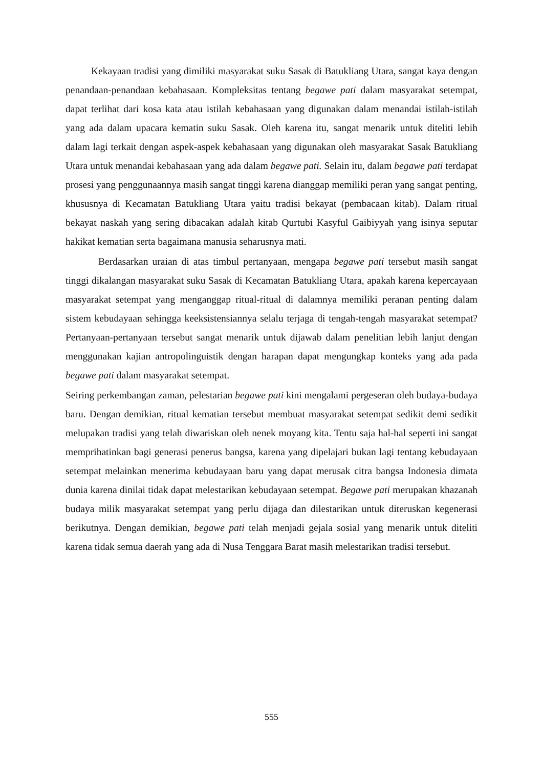Kekayaan tradisi yang dimiliki masyarakat suku Sasak di Batukliang Utara, sangat kaya dengan penandaan-penandaan kebahasaan. Kompleksitas tentang begawe pati dalam masyarakat setempat, dapat terlihat dari kosa kata atau istilah kebahasaan yang digunakan dalam menandai istilah-istilah yang ada dalam upacara kematin suku Sasak. Oleh karena itu, sangat menarik untuk diteliti lebih dalam lagi terkait dengan aspek-aspek kebahasaan yang digunakan oleh masyarakat Sasak Batukliang Utara untuk menandai kebahasaan yang ada dalam begawe pati. Selain itu, dalam begawe pati terdapat prosesi yang penggunaannya masih sangat tinggi karena dianggap memiliki peran yang sangat penting, khususnya di Kecamatan Batukliang Utara yaitu tradisi bekayat (pembacaan kitab). Dalam ritual bekayat naskah yang sering dibacakan adalah kitab Qurtubi Kasyful Gaibiyyah yang isinya seputar hakikat kematian serta bagaimana manusia seharusnya mati.
Berdasarkan uraian di atas timbul pertanyaan, mengapa begawe pati tersebut masih sangat tinggi dikalangan masyarakat suku Sasak di Kecamatan Batukliang Utara, apakah karena kepercayaan masyarakat setempat yang menganggap ritual-ritual di dalamnya memiliki peranan penting dalam sistem kebudayaan sehingga keeksistensiannya selalu terjaga di tengah-tengah masyarakat setempat? Pertanyaan-pertanyaan tersebut sangat menarik untuk dijawab dalam penelitian lebih lanjut dengan menggunakan kajian antropolinguistik dengan harapan dapat mengungkap konteks yang ada pada begawe pati dalam masyarakat setempat.
Seiring perkembangan zaman, pelestarian begawe pati kini mengalami pergeseran oleh budaya-budaya baru. Dengan demikian, ritual kematian tersebut membuat masyarakat setempat sedikit demi sedikit melupakan tradisi yang telah diwariskan oleh nenek moyang kita. Tentu saja hal-hal seperti ini sangat memprihatinkan bagi generasi penerus bangsa, karena yang dipelajari bukan lagi tentang kebudayaan setempat melainkan menerima kebudayaan baru yang dapat merusak citra bangsa Indonesia dimata dunia karena dinilai tidak dapat melestarikan kebudayaan setempat. Begawe pati merupakan khazanah budaya milik masyarakat setempat yang perlu dijaga dan dilestarikan untuk diteruskan kegenerasi berikutnya. Dengan demikian, begawe pati telah menjadi gejala sosial yang menarik untuk diteliti karena tidak semua daerah yang ada di Nusa Tenggara Barat masih melestarikan tradisi tersebut.
555